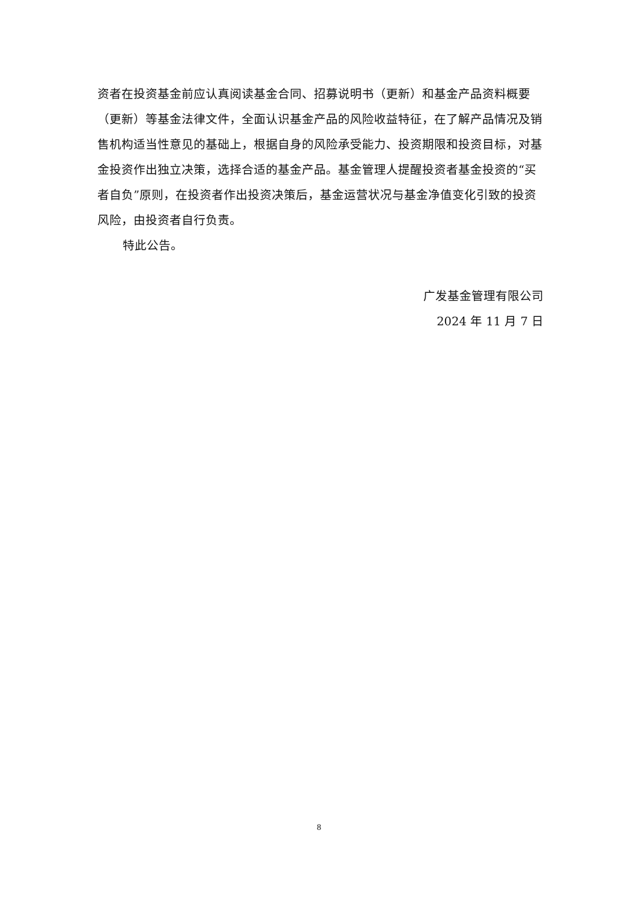资者在投资基金前应认真阅读基金合同、招募说明书（更新）和基金产品资料概要（更新）等基金法律文件，全面认识基金产品的风险收益特征，在了解产品情况及销售机构适当性意见的基础上，根据自身的风险承受能力、投资期限和投资目标，对基金投资作出独立决策，选择合适的基金产品。基金管理人提醒投资者基金投资的“买者自负”原则，在投资者作出投资决策后，基金运营状况与基金净值变化引致的投资风险，由投资者自行负责。
特此公告。
广发基金管理有限公司
2024 年 11 月 7 日
8